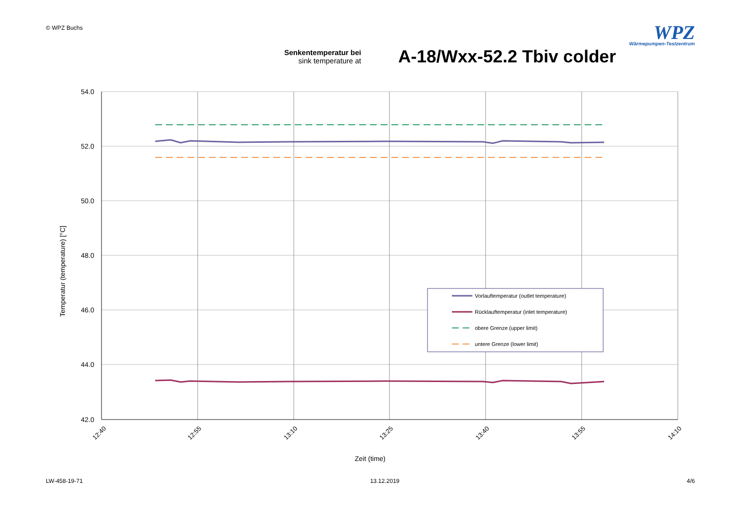© WPZ Buchs
WPZ
Wärmepumpen-Testzentrum
Senkentemperatur bei
sink temperature at
A-18/Wxx-52.2 Tbiv colder
54.0
52.0
50.0
48.0
46.0
44.0
42.0
12:40
12:55
13:10
13:25
13:40
13:55
14:10
Zeit (time)
Temperatur (temperature) [°C]
Vorlauftemperatur (outlet temperature)
Rücklauftemperatur (inlet temperature)
obere Grenze (upper limit)
untere Grenze (lower limit)
LW-458-19-71 13.12.2019 4/6